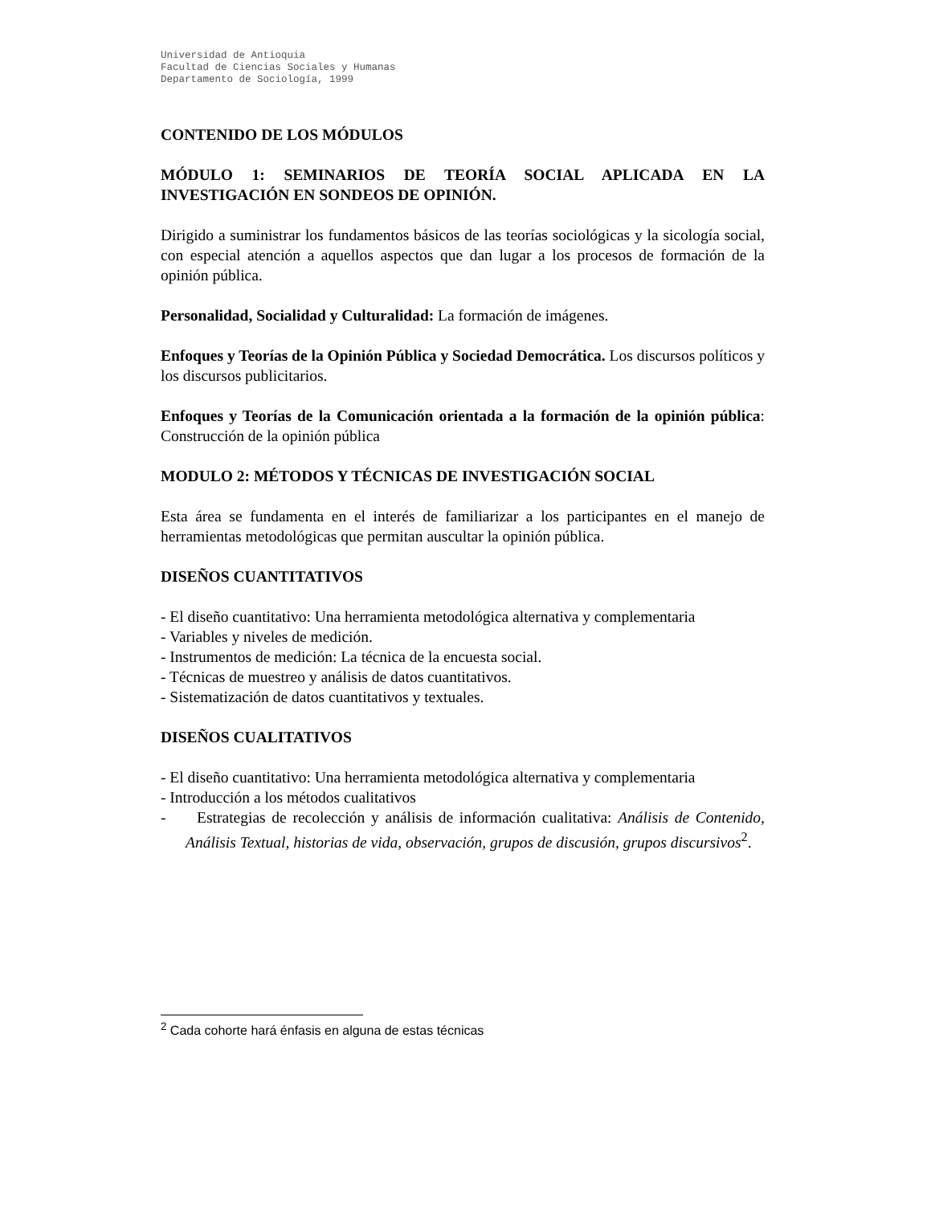Universidad de Antioquia
Facultad de Ciencias Sociales y Humanas
Departamento de Sociología, 1999
CONTENIDO DE LOS MÓDULOS
MÓDULO 1: SEMINARIOS DE TEORÍA SOCIAL APLICADA EN LA INVESTIGACIÓN EN SONDEOS DE OPINIÓN.
Dirigido a suministrar los fundamentos básicos de las teorías sociológicas y la sicología social, con especial atención a aquellos aspectos que dan lugar a los procesos de formación de la opinión pública.
Personalidad, Socialidad y Culturalidad: La formación de imágenes.
Enfoques y Teorías de la Opinión Pública y Sociedad Democrática. Los discursos políticos y los discursos publicitarios.
Enfoques y Teorías de la Comunicación orientada a la formación de la opinión pública: Construcción de la opinión pública
MODULO 2: MÉTODOS Y TÉCNICAS DE INVESTIGACIÓN SOCIAL
Esta área se fundamenta en el interés de familiarizar a los participantes en el manejo de herramientas metodológicas que permitan auscultar la opinión pública.
DISEÑOS CUANTITATIVOS
- El diseño cuantitativo: Una herramienta metodológica alternativa y complementaria
- Variables y niveles de medición.
- Instrumentos de medición: La técnica de la encuesta social.
- Técnicas de muestreo y análisis de datos cuantitativos.
- Sistematización de datos cuantitativos y textuales.
DISEÑOS CUALITATIVOS
- El diseño cuantitativo: Una herramienta metodológica alternativa y complementaria
- Introducción a los métodos cualitativos
- Estrategias de recolección y análisis de información cualitativa: Análisis de Contenido, Análisis Textual, historias de vida, observación, grupos de discusión, grupos discursivos<sup>2</sup>.
<sup>2</sup> Cada cohorte hará énfasis en alguna de estas técnicas